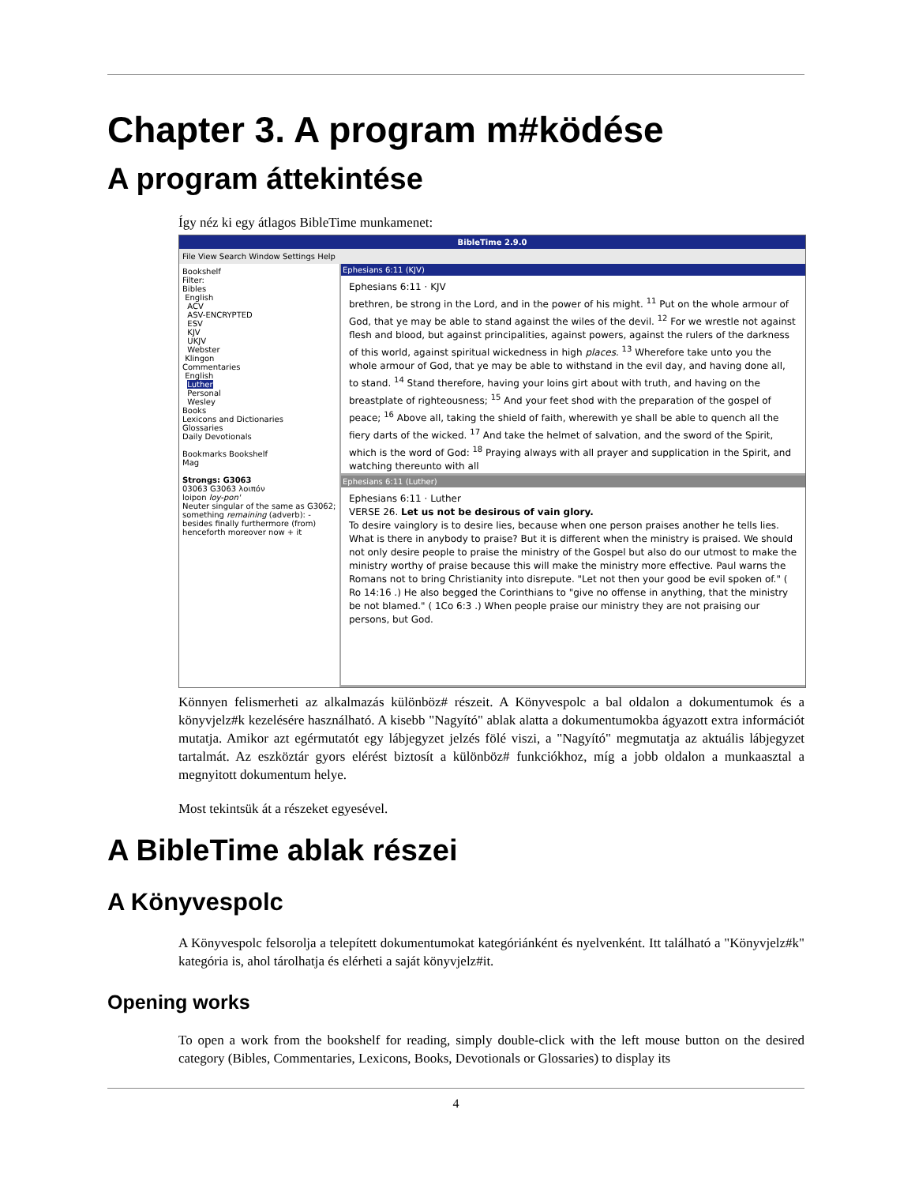Chapter 3. A program m#ködése
A program áttekintése
Így néz ki egy átlagos BibleTime munkamenet:
BibleTime 2.9.0
File View Search Window Settings Help
Bookshelf
Filter:
Bibles
English
ACV
ASV-ENCRYPTED
ESV
KJV
UKJV
Webster
Klingon
Commentaries
English
Luther
Personal
Wesley
Books
Lexicons and Dictionaries
Glossaries
Daily Devotionals
Bookmarks Bookshelf
Mag
Strongs: G3063
03063 G3063 λοιπόν
loipon loy-pon'
Neuter singular of the same as G3062; something remaining (adverb): - besides finally furthermore (from) henceforth moreover now + it
Ephesians 6:11 (KJV)
Ephesians 6:11 · KJV
brethren, be strong in the Lord, and in the power of his might. <sup>11</sup> Put on the whole armour of God, that ye may be able to stand against the wiles of the devil. <sup>12</sup> For we wrestle not against flesh and blood, but against principalities, against powers, against the rulers of the darkness of this world, against spiritual wickedness in high places. <sup>13</sup> Wherefore take unto you the whole armour of God, that ye may be able to withstand in the evil day, and having done all, to stand. <sup>14</sup> Stand therefore, having your loins girt about with truth, and having on the breastplate of righteousness; <sup>15</sup> And your feet shod with the preparation of the gospel of peace; <sup>16</sup> Above all, taking the shield of faith, wherewith ye shall be able to quench all the fiery darts of the wicked. <sup>17</sup> And take the helmet of salvation, and the sword of the Spirit, which is the word of God: <sup>18</sup> Praying always with all prayer and supplication in the Spirit, and watching thereunto with all
Ephesians 6:11 (Luther)
Ephesians 6:11 · Luther
VERSE 26. Let us not be desirous of vain glory.
To desire vainglory is to desire lies, because when one person praises another he tells lies. What is there in anybody to praise? But it is different when the ministry is praised. We should not only desire people to praise the ministry of the Gospel but also do our utmost to make the ministry worthy of praise because this will make the ministry more effective. Paul warns the Romans not to bring Christianity into disrepute. "Let not then your good be evil spoken of." ( Ro 14:16 .) He also begged the Corinthians to "give no offense in anything, that the ministry be not blamed." ( 1Co 6:3 .) When people praise our ministry they are not praising our persons, but God.
Könnyen felismerheti az alkalmazás különböz# részeit. A Könyvespolc a bal oldalon a dokumentumok és a könyvjelz#k kezelésére használható. A kisebb "Nagyító" ablak alatta a dokumentumokba ágyazott extra információt mutatja. Amikor azt egérmutatót egy lábjegyzet jelzés fölé viszi, a "Nagyító" megmutatja az aktuális lábjegyzet tartalmát. Az eszköztár gyors elérést biztosít a különböz# funkciókhoz, míg a jobb oldalon a munkaasztal a megnyitott dokumentum helye.
Most tekintsük át a részeket egyesével.
A BibleTime ablak részei
A Könyvespolc
A Könyvespolc felsorolja a telepített dokumentumokat kategóriánként és nyelvenként. Itt található a "Könyvjelz#k" kategória is, ahol tárolhatja és elérheti a saját könyvjelz#it.
Opening works
To open a work from the bookshelf for reading, simply double-click with the left mouse button on the desired category (Bibles, Commentaries, Lexicons, Books, Devotionals or Glossaries) to display its
4